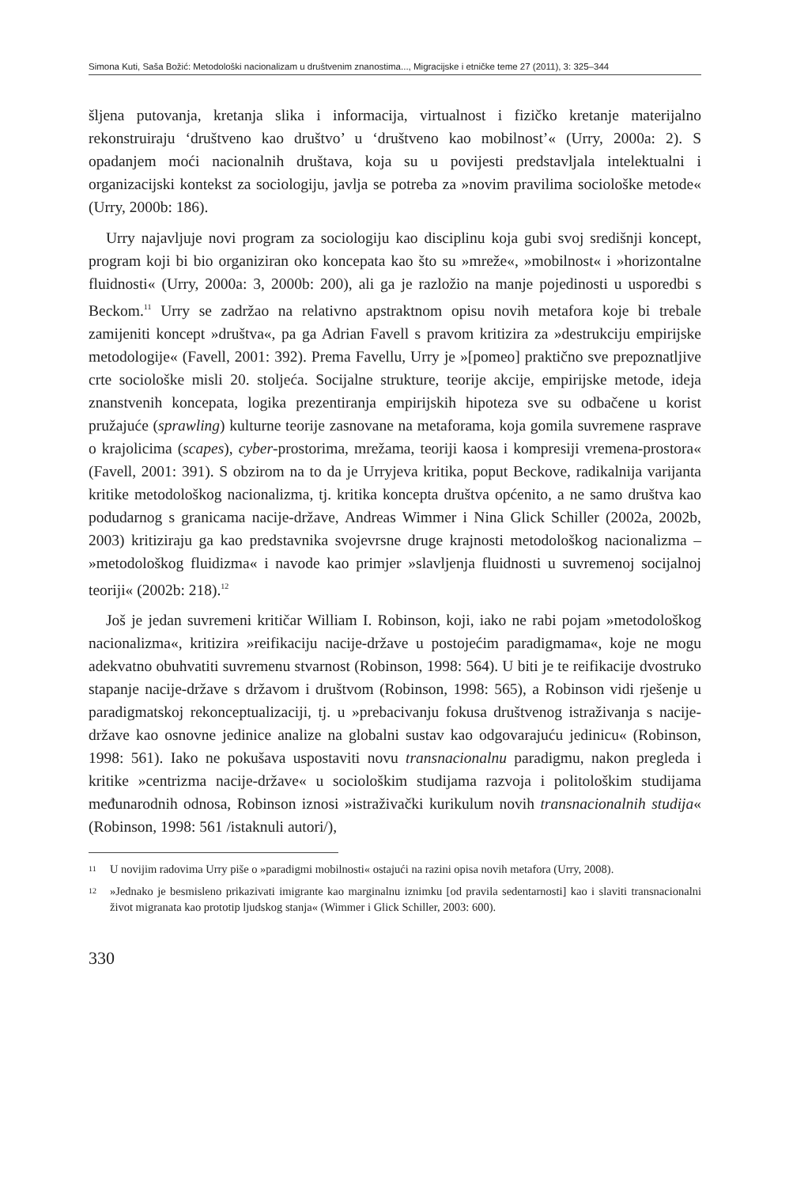Simona Kuti, Saša Božić: Metodološki nacionalizam u društvenim znanostima..., Migracijske i etničke teme 27 (2011), 3: 325–344
šljena putovanja, kretanja slika i informacija, virtualnost i fizičko kretanje materijalno rekonstruiraju ‘društveno kao društvo’ u ‘društveno kao mobilnost’« (Urry, 2000a: 2). S opadanjem moći nacionalnih društava, koja su u povijesti predstavljala intelektualni i organizacijski kontekst za sociologiju, javlja se potreba za »novim pravilima sociološke metode« (Urry, 2000b: 186).
Urry najavljuje novi program za sociologiju kao disciplinu koja gubi svoj središnji koncept, program koji bi bio organiziran oko koncepata kao što su »mreže«, »mobilnost« i »horizontalne fluidnosti« (Urry, 2000a: 3, 2000b: 200), ali ga je razložio na manje pojedinosti u usporedbi s Beckom.<sup>11</sup> Urry se zadržao na relativno apstraktnom opisu novih metafora koje bi trebale zamijeniti koncept »društva«, pa ga Adrian Favell s pravom kritizira za »destrukciju empirijske metodologije« (Favell, 2001: 392). Prema Favellu, Urry je »[pomeo] praktično sve prepoznatljive crte sociološke misli 20. stoljeća. Socijalne strukture, teorije akcije, empirijske metode, ideja znanstvenih koncepata, logika prezentiranja empirijskih hipoteza sve su odbačene u korist pružajuće (sprawling) kulturne teorije zasnovane na metaforama, koja gomila suvremene rasprave o krajolicima (scapes), cyber-prostorima, mrežama, teoriji kaosa i kompresiji vremena-prostora« (Favell, 2001: 391). S obzirom na to da je Urryjeva kritika, poput Beckove, radikalnija varijanta kritike metodološkog nacionalizma, tj. kritika koncepta društva općenito, a ne samo društva kao podudarnog s granicama nacije-države, Andreas Wimmer i Nina Glick Schiller (2002a, 2002b, 2003) kritiziraju ga kao predstavnika svojevrsne druge krajnosti metodološkog nacionalizma – »metodološkog fluidizma« i navode kao primjer »slavljenja fluidnosti u suvremenoj socijalnoj teoriji« (2002b: 218).<sup>12</sup>
Još je jedan suvremeni kritičar William I. Robinson, koji, iako ne rabi pojam »metodološkog nacionalizma«, kritizira »reifikaciju nacije-države u postojećim paradigmama«, koje ne mogu adekvatno obuhvatiti suvremenu stvarnost (Robinson, 1998: 564). U biti je te reifikacije dvostruko stapanje nacije-države s državom i društvom (Robinson, 1998: 565), a Robinson vidi rješenje u paradigmatskoj rekonceptualizaciji, tj. u »prebacivanju fokusa društvenog istraživanja s nacije-države kao osnovne jedinice analize na globalni sustav kao odgovarajuću jedinicu« (Robinson, 1998: 561). Iako ne pokušava uspostaviti novu transnacionalnu paradigmu, nakon pregleda i kritike »centrizma nacije-države« u sociološkim studijama razvoja i politološkim studijama međunarodnih odnosa, Robinson iznosi »istraživački kurikulum novih transnacionalnih studija« (Robinson, 1998: 561 /istaknuli autori/),
11
U novijim radovima Urry piše o »paradigmi mobilnosti« ostajući na razini opisa novih metafora (Urry, 2008).
12
»Jednako je besmisleno prikazivati imigrante kao marginalnu iznimku [od pravila sedentarnosti] kao i slaviti transnacionalni život migranata kao prototip ljudskog stanja« (Wimmer i Glick Schiller, 2003: 600).
330